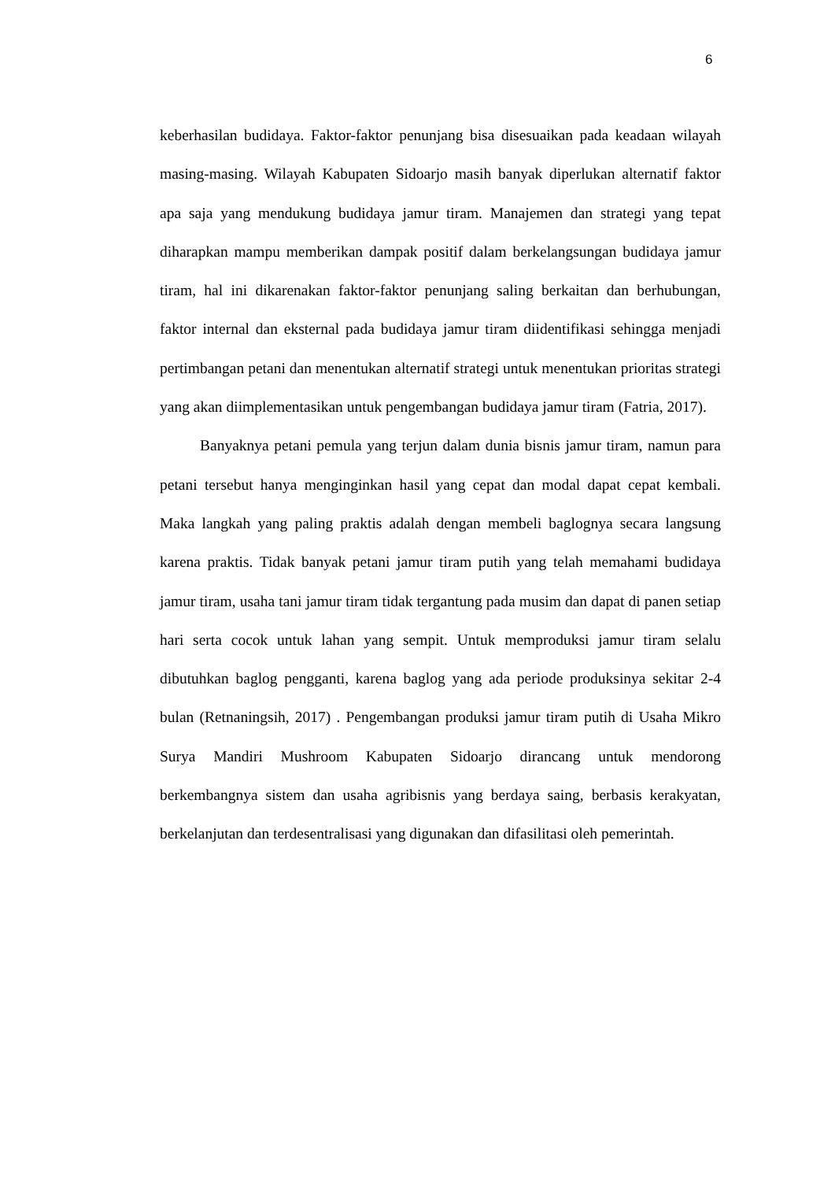6
keberhasilan budidaya. Faktor-faktor penunjang bisa disesuaikan pada keadaan wilayah masing-masing. Wilayah Kabupaten Sidoarjo masih banyak diperlukan alternatif faktor apa saja yang mendukung budidaya jamur tiram. Manajemen dan strategi yang tepat diharapkan mampu memberikan dampak positif dalam berkelangsungan budidaya jamur tiram, hal ini dikarenakan faktor-faktor penunjang saling berkaitan dan berhubungan, faktor internal dan eksternal pada budidaya jamur tiram diidentifikasi sehingga menjadi pertimbangan petani dan menentukan alternatif strategi untuk menentukan prioritas strategi yang akan diimplementasikan untuk pengembangan budidaya jamur tiram (Fatria, 2017).
Banyaknya petani pemula yang terjun dalam dunia bisnis jamur tiram, namun para petani tersebut hanya menginginkan hasil yang cepat dan modal dapat cepat kembali. Maka langkah yang paling praktis adalah dengan membeli baglognya secara langsung karena praktis. Tidak banyak petani jamur tiram putih yang telah memahami budidaya jamur tiram, usaha tani jamur tiram tidak tergantung pada musim dan dapat di panen setiap hari serta cocok untuk lahan yang sempit. Untuk memproduksi jamur tiram selalu dibutuhkan baglog pengganti, karena baglog yang ada periode produksinya sekitar 2-4 bulan (Retnaningsih, 2017) . Pengembangan produksi jamur tiram putih di Usaha Mikro Surya Mandiri Mushroom Kabupaten Sidoarjo dirancang untuk mendorong berkembangnya sistem dan usaha agribisnis yang berdaya saing, berbasis kerakyatan, berkelanjutan dan terdesentralisasi yang digunakan dan difasilitasi oleh pemerintah.